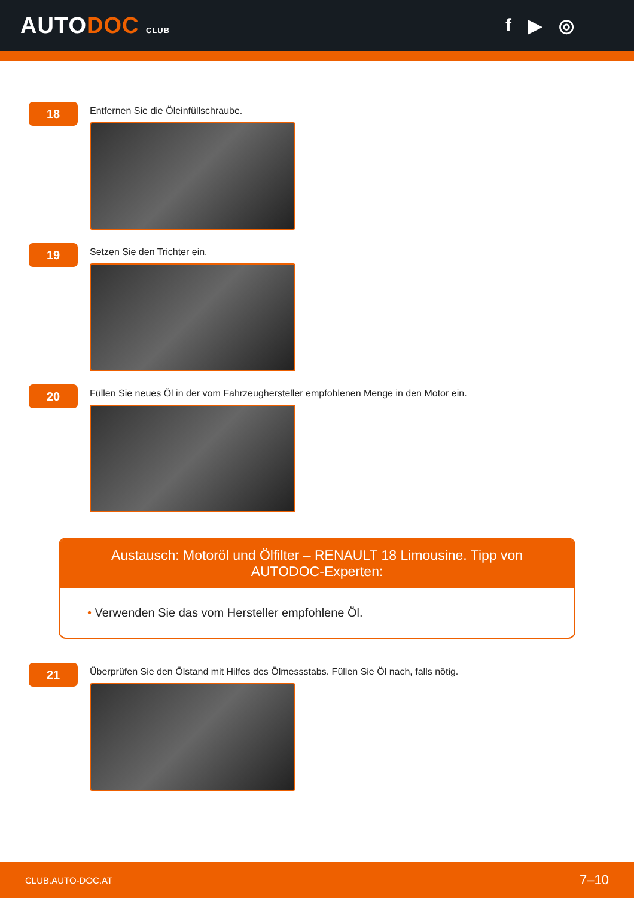AUTODOC CLUB
f ▶ ◎
18
Entfernen Sie die Öleinfüllschraube.
19
Setzen Sie den Trichter ein.
20
Füllen Sie neues Öl in der vom Fahrzeughersteller empfohlenen Menge in den Motor ein.
Austausch: Motoröl und Ölfilter – RENAULT 18 Limousine. Tipp von AUTODOC-Experten:
• Verwenden Sie das vom Hersteller empfohlene Öl.
21
Überprüfen Sie den Ölstand mit Hilfes des Ölmessstabs. Füllen Sie Öl nach, falls nötig.
CLUB.AUTO-DOC.AT 7–10